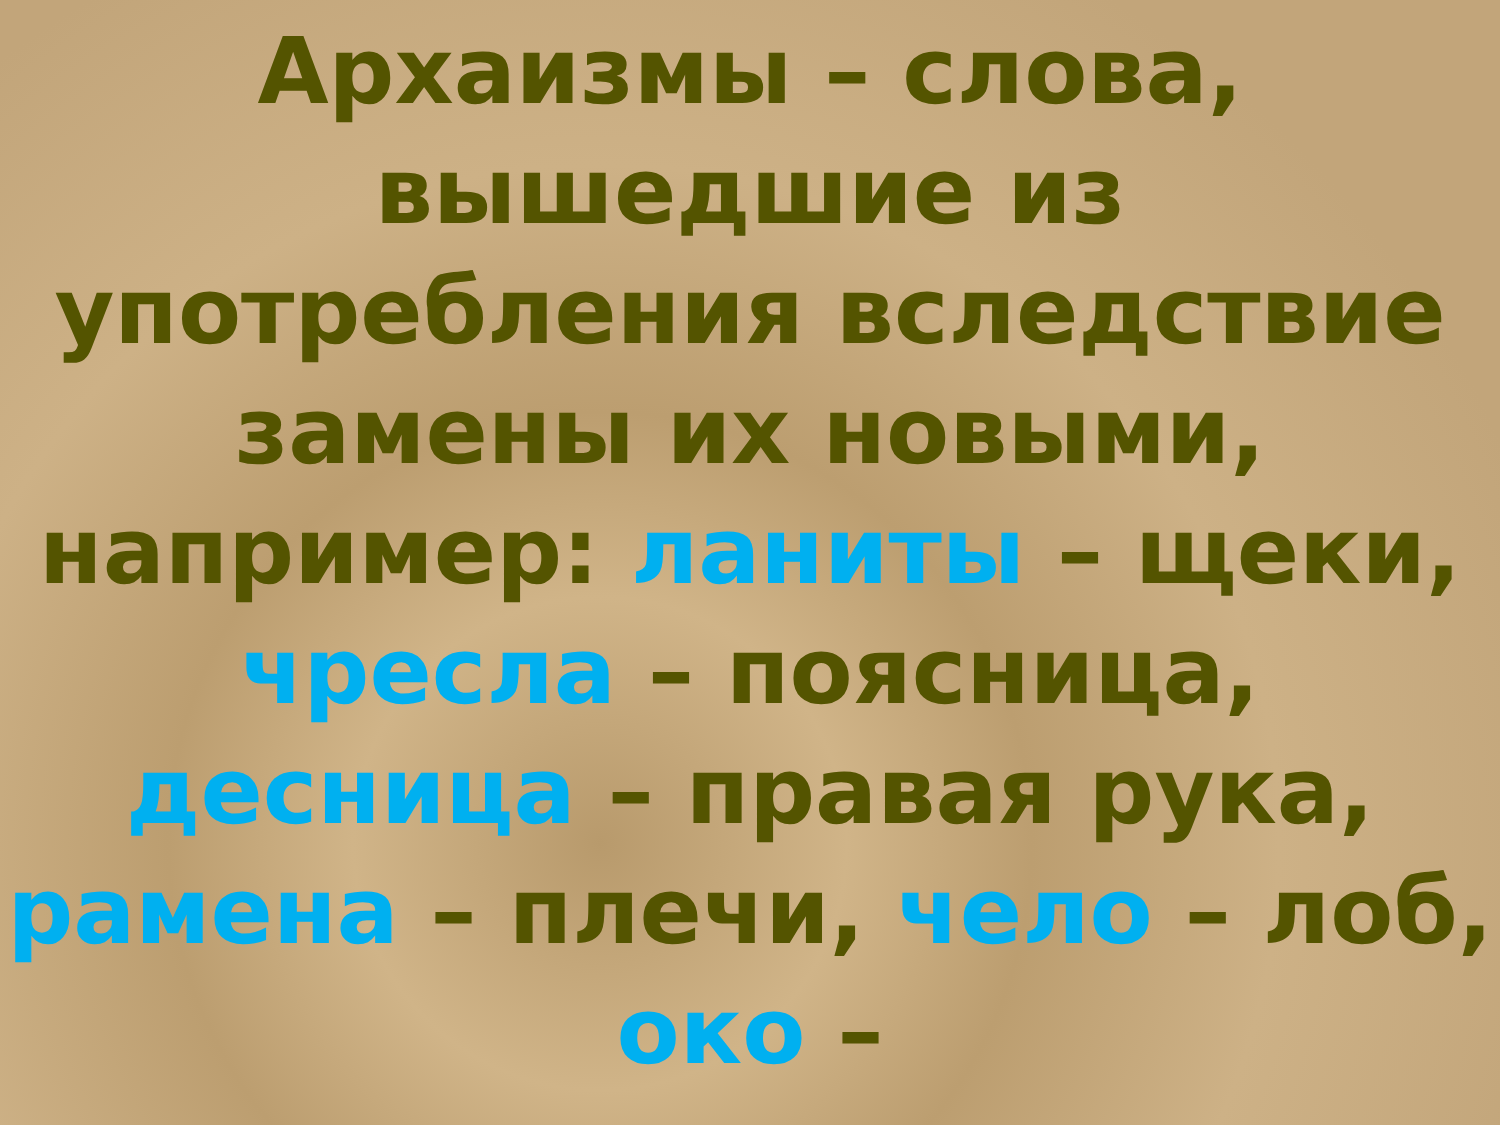Архаизмы – слова, вышедшие из употребления вследствие замены их новыми, например: ланиты – щеки, чресла – поясница, десница – правая рука, рамена – плечи, чело – лоб, око –